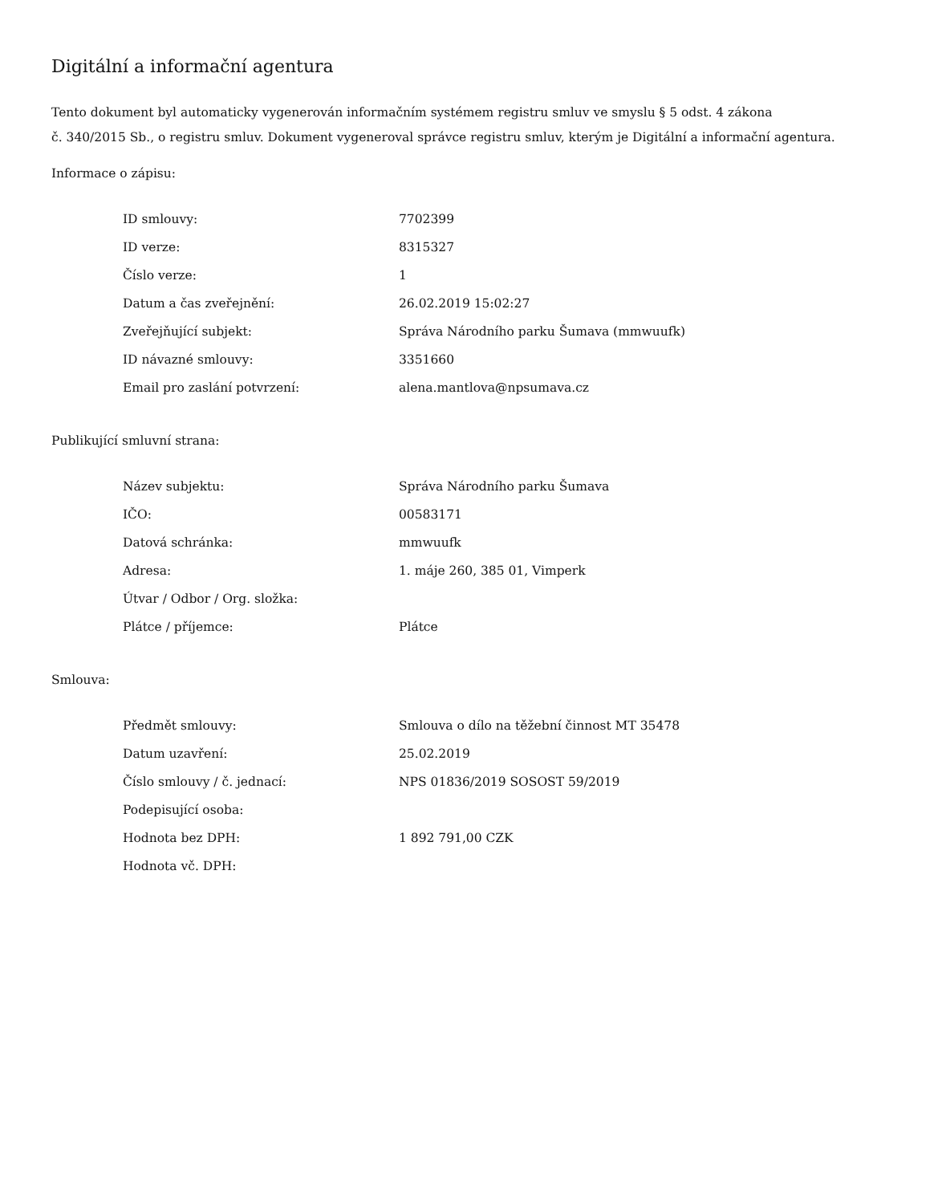Digitální a informační agentura
Tento dokument byl automaticky vygenerován informačním systémem registru smluv ve smyslu § 5 odst. 4 zákona
č. 340/2015 Sb., o registru smluv. Dokument vygeneroval správce registru smluv, kterým je Digitální a informační agentura.
Informace o zápisu:
| ID smlouvy: | 7702399 |
| ID verze: | 8315327 |
| Číslo verze: | 1 |
| Datum a čas zveřejnění: | 26.02.2019 15:02:27 |
| Zveřejňující subjekt: | Správa Národního parku Šumava (mmwuufk) |
| ID návazné smlouvy: | 3351660 |
| Email pro zaslání potvrzení: | alena.mantlova@npsumava.cz |
Publikující smluvní strana:
| Název subjektu: | Správa Národního parku Šumava |
| IČO: | 00583171 |
| Datová schránka: | mmwuufk |
| Adresa: | 1. máje 260, 385 01, Vimperk |
| Útvar / Odbor / Org. složka: | |
| Plátce / příjemce: | Plátce |
Smlouva:
| Předmět smlouvy: | Smlouva o dílo na těžební činnost MT 35478 |
| Datum uzavření: | 25.02.2019 |
| Číslo smlouvy / č. jednací: | NPS 01836/2019 SOSOST 59/2019 |
| Podepisující osoba: | |
| Hodnota bez DPH: | 1 892 791,00 CZK |
| Hodnota vč. DPH: | |